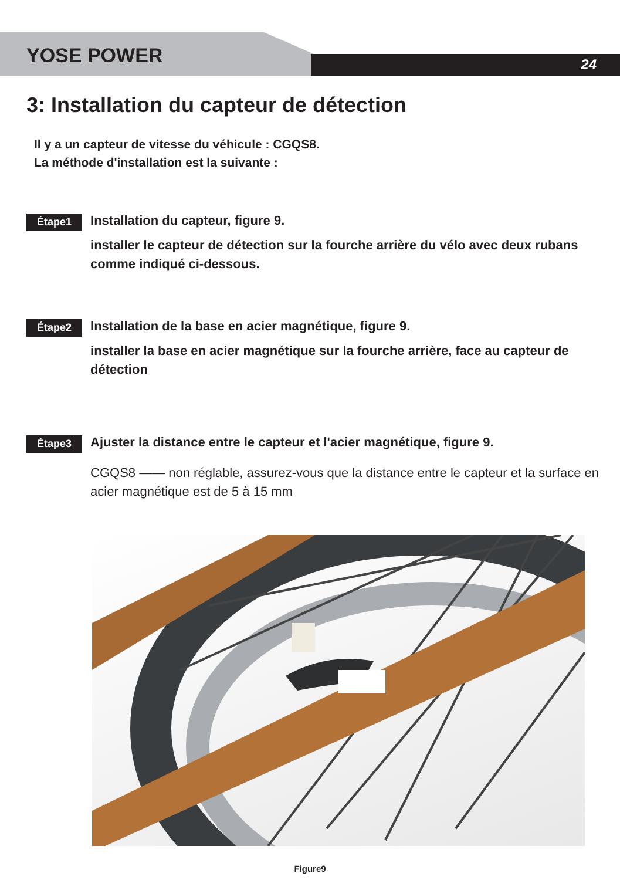YOSE POWER 24
3: Installation du capteur de détection
Il y a un capteur de vitesse du véhicule : CGQS8.
La méthode d'installation est la suivante :
Étape1
Installation du capteur, figure 9.
installer le capteur de détection sur la fourche arrière du vélo avec deux rubans comme indiqué ci-dessous.
Étape2
Installation de la base en acier magnétique, figure 9.
installer la base en acier magnétique sur la fourche arrière, face au capteur de détection
Étape3
Ajuster la distance entre le capteur et l'acier magnétique, figure 9.
CGQS8 —— non réglable, assurez-vous que la distance entre le capteur et la surface en acier magnétique est de 5 à 15 mm
Figure9